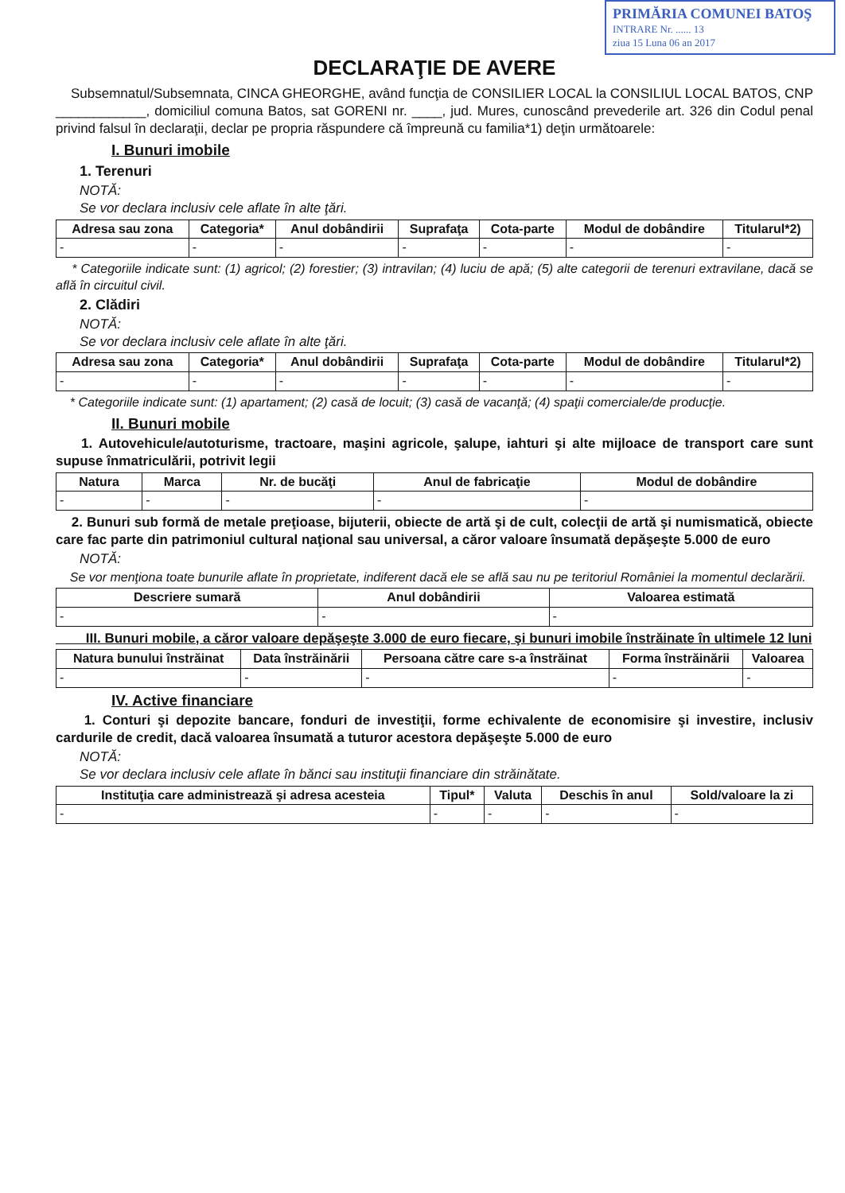PRIMĂRIA COMUNEI BATOŞ
INTRARE Nr. ...... 13
ziua 15 Luna 06 an 2017
DECLARAŢIE DE AVERE
Subsemnatul/Subsemnata, CINCA GHEORGHE, având funcţia de CONSILIER LOCAL la CONSILIUL LOCAL BATOS, CNP ____________, domiciliul comuna Batos, sat GORENI nr. ____, jud. Mures, cunoscând prevederile art. 326 din Codul penal privind falsul în declaraţii, declar pe propria răspundere că împreună cu familia*1) deţin următoarele:
I. Bunuri imobile
1. Terenuri
NOTĂ:
Se vor declara inclusiv cele aflate în alte ţări.
| Adresa sau zona | Categoria* | Anul dobândirii | Suprafaţa | Cota-parte | Modul de dobândire | Titularul*2) |
| --- | --- | --- | --- | --- | --- | --- |
| - | - | - | - | - | - | - |
* Categoriile indicate sunt: (1) agricol; (2) forestier; (3) intravilan; (4) luciu de apă; (5) alte categorii de terenuri extravilane, dacă se află în circuitul civil.
2. Clădiri
NOTĂ:
Se vor declara inclusiv cele aflate în alte ţări.
| Adresa sau zona | Categoria* | Anul dobândirii | Suprafaţa | Cota-parte | Modul de dobândire | Titularul*2) |
| --- | --- | --- | --- | --- | --- | --- |
| - | - | - | - | - | - | - |
* Categoriile indicate sunt: (1) apartament; (2) casă de locuit; (3) casă de vacanţă; (4) spaţii comerciale/de producţie.
II. Bunuri mobile
1. Autovehicule/autoturisme, tractoare, maşini agricole, şalupe, iahturi şi alte mijloace de transport care sunt supuse înmatriculării, potrivit legii
| Natura | Marca | Nr. de bucăţi | Anul de fabricaţie | Modul de dobândire |
| --- | --- | --- | --- | --- |
| - | - | - | - | - |
2. Bunuri sub formă de metale preţioase, bijuterii, obiecte de artă şi de cult, colecţii de artă şi numismatică, obiecte care fac parte din patrimoniul cultural naţional sau universal, a căror valoare însumată depăşeşte 5.000 de euro
NOTĂ:
Se vor menţiona toate bunurile aflate în proprietate, indiferent dacă ele se află sau nu pe teritoriul României la momentul declarării.
| Descriere sumară | Anul dobândirii | Valoarea estimată |
| --- | --- | --- |
| - | - | - |
III. Bunuri mobile, a căror valoare depăşeşte 3.000 de euro fiecare, şi bunuri imobile înstrăinate în ultimele 12 luni
| Natura bunului înstrăinat | Data înstrăinării | Persoana către care s-a înstrăinat | Forma înstrăinării | Valoarea |
| --- | --- | --- | --- | --- |
| - | - | - | - | - |
IV. Active financiare
1. Conturi şi depozite bancare, fonduri de investiţii, forme echivalente de economisire şi investire, inclusiv cardurile de credit, dacă valoarea însumată a tuturor acestora depăşeşte 5.000 de euro
NOTĂ:
Se vor declara inclusiv cele aflate în bănci sau instituţii financiare din străinătate.
| Instituţia care administrează şi adresa acesteia | Tipul* | Valuta | Deschis în anul | Sold/valoare la zi |
| --- | --- | --- | --- | --- |
| - | - | - | - | - |